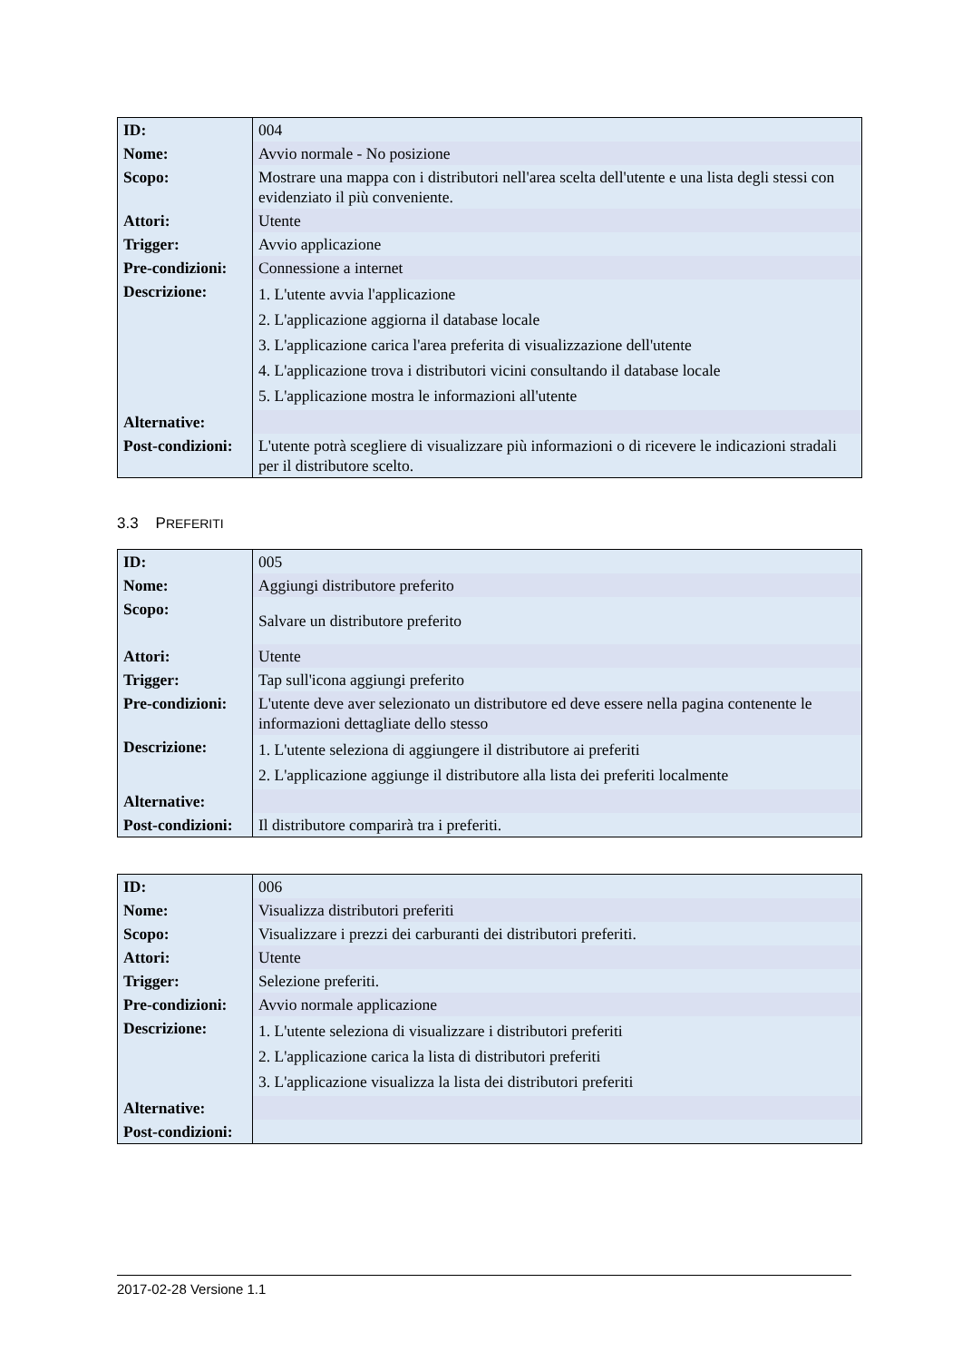| ID: | 004 |
| Nome: | Avvio normale - No posizione |
| Scopo: | Mostrare una mappa con i distributori nell'area scelta dell'utente e una lista degli stessi con evidenziato il più conveniente. |
| Attori: | Utente |
| Trigger: | Avvio applicazione |
| Pre-condizioni: | Connessione a internet |
| Descrizione: | 1. L'utente avvia l'applicazione 2. L'applicazione aggiorna il database locale 3. L'applicazione carica l'area preferita di visualizzazione dell'utente 4. L'applicazione trova i distributori vicini consultando il database locale 5. L'applicazione mostra le informazioni all'utente |
| Alternative: | |
| Post-condizioni: | L'utente potrà scegliere di visualizzare più informazioni o di ricevere le indicazioni stradali per il distributore scelto. |
3.3 PREFERITI
| ID: | 005 |
| Nome: | Aggiungi distributore preferito |
| Scopo: | Salvare un distributore preferito |
| Attori: | Utente |
| Trigger: | Tap sull'icona aggiungi preferito |
| Pre-condizioni: | L'utente deve aver selezionato un distributore ed deve essere nella pagina contenente le informazioni dettagliate dello stesso |
| Descrizione: | 1. L'utente seleziona di aggiungere il distributore ai preferiti 2. L'applicazione aggiunge il distributore alla lista dei preferiti localmente |
| Alternative: | |
| Post-condizioni: | Il distributore comparirà tra i preferiti. |
| ID: | 006 |
| Nome: | Visualizza distributori preferiti |
| Scopo: | Visualizzare i prezzi dei carburanti dei distributori preferiti. |
| Attori: | Utente |
| Trigger: | Selezione preferiti. |
| Pre-condizioni: | Avvio normale applicazione |
| Descrizione: | 1. L'utente seleziona di visualizzare i distributori preferiti 2. L'applicazione carica la lista di distributori preferiti 3. L'applicazione visualizza la lista dei distributori preferiti |
| Alternative: | |
| Post-condizioni: | |
2017-02-28 Versione 1.1